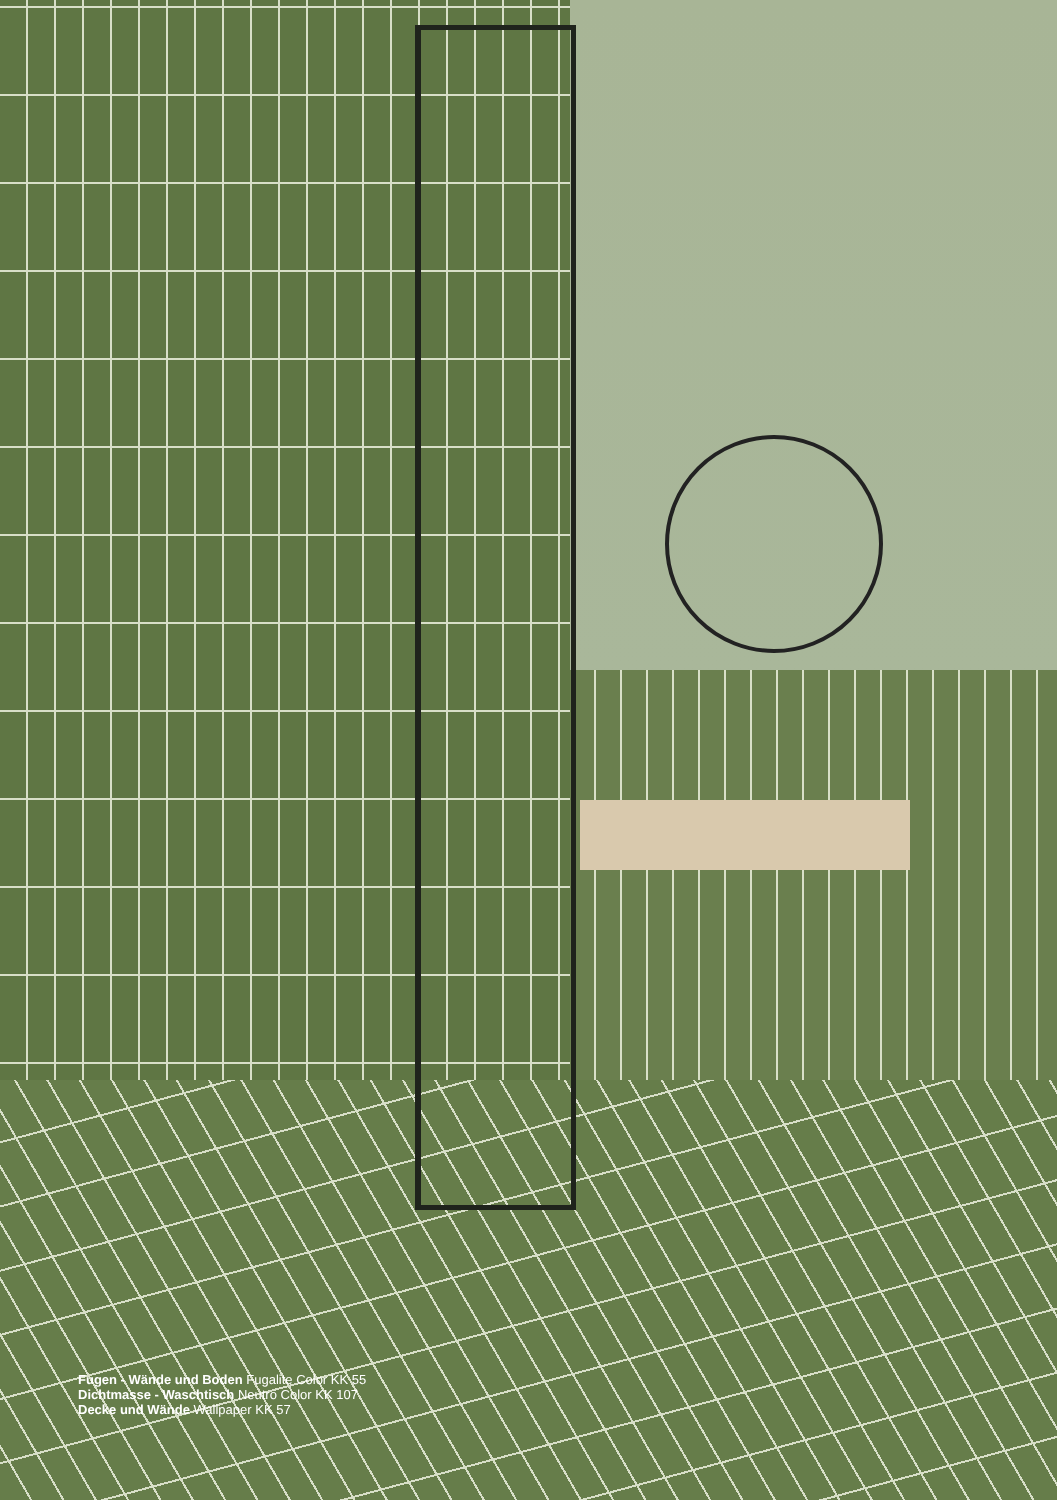Fugen - Wände und Boden Fugalite Color KK 55
Dichtmasse - Waschtisch Neutro Color KK 107
Decke und Wände Wallpaper KK 57